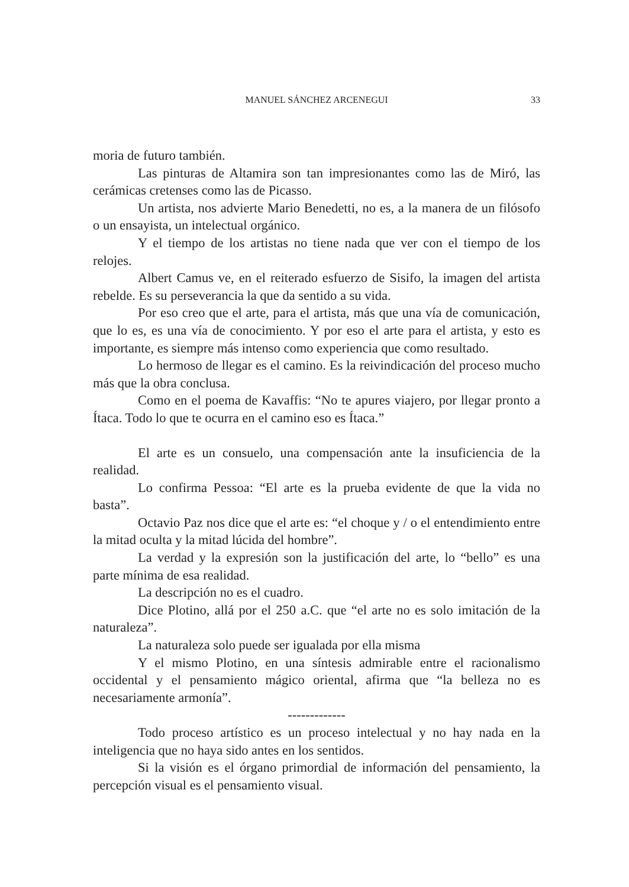MANUEL SÁNCHEZ ARCENEGUI
33
moria de futuro también.
Las pinturas de Altamira son tan impresionantes como las de Miró, las cerámicas cretenses como las de Picasso.
Un artista, nos advierte Mario Benedetti, no es, a la manera de un filósofo o un ensayista, un intelectual orgánico.
Y el tiempo de los artistas no tiene nada que ver con el tiempo de los relojes.
Albert Camus ve, en el reiterado esfuerzo de Sisifo, la imagen del artista rebelde. Es su perseverancia la que da sentido a su vida.
Por eso creo que el arte, para el artista, más que una vía de comunicación, que lo es, es una vía de conocimiento. Y por eso el arte para el artista, y esto es importante, es siempre más intenso como experiencia que como resultado.
Lo hermoso de llegar es el camino. Es la reivindicación del proceso mucho más que la obra conclusa.
Como en el poema de Kavaffis: “No te apures viajero, por llegar pronto a Ítaca. Todo lo que te ocurra en el camino eso es Ítaca.”
El arte es un consuelo, una compensación ante la insuficiencia de la realidad.
Lo confirma Pessoa: “El arte es la prueba evidente de que la vida no basta”.
Octavio Paz nos dice que el arte es: “el choque y / o el entendimiento entre la mitad oculta y la mitad lúcida del hombre”.
La verdad y la expresión son la justificación del arte, lo “bello” es una parte mínima de esa realidad.
La descripción no es el cuadro.
Dice Plotino, allá por el 250 a.C. que “el arte no es solo imitación de la naturaleza”.
La naturaleza solo puede ser igualada por ella misma
Y el mismo Plotino, en una síntesis admirable entre el racionalismo occidental y el pensamiento mágico oriental, afirma que “la belleza no es necesariamente armonía”.
-------------
Todo proceso artístico es un proceso intelectual y no hay nada en la inteligencia que no haya sido antes en los sentidos.
Si la visión es el órgano primordial de información del pensamiento, la percepción visual es el pensamiento visual.